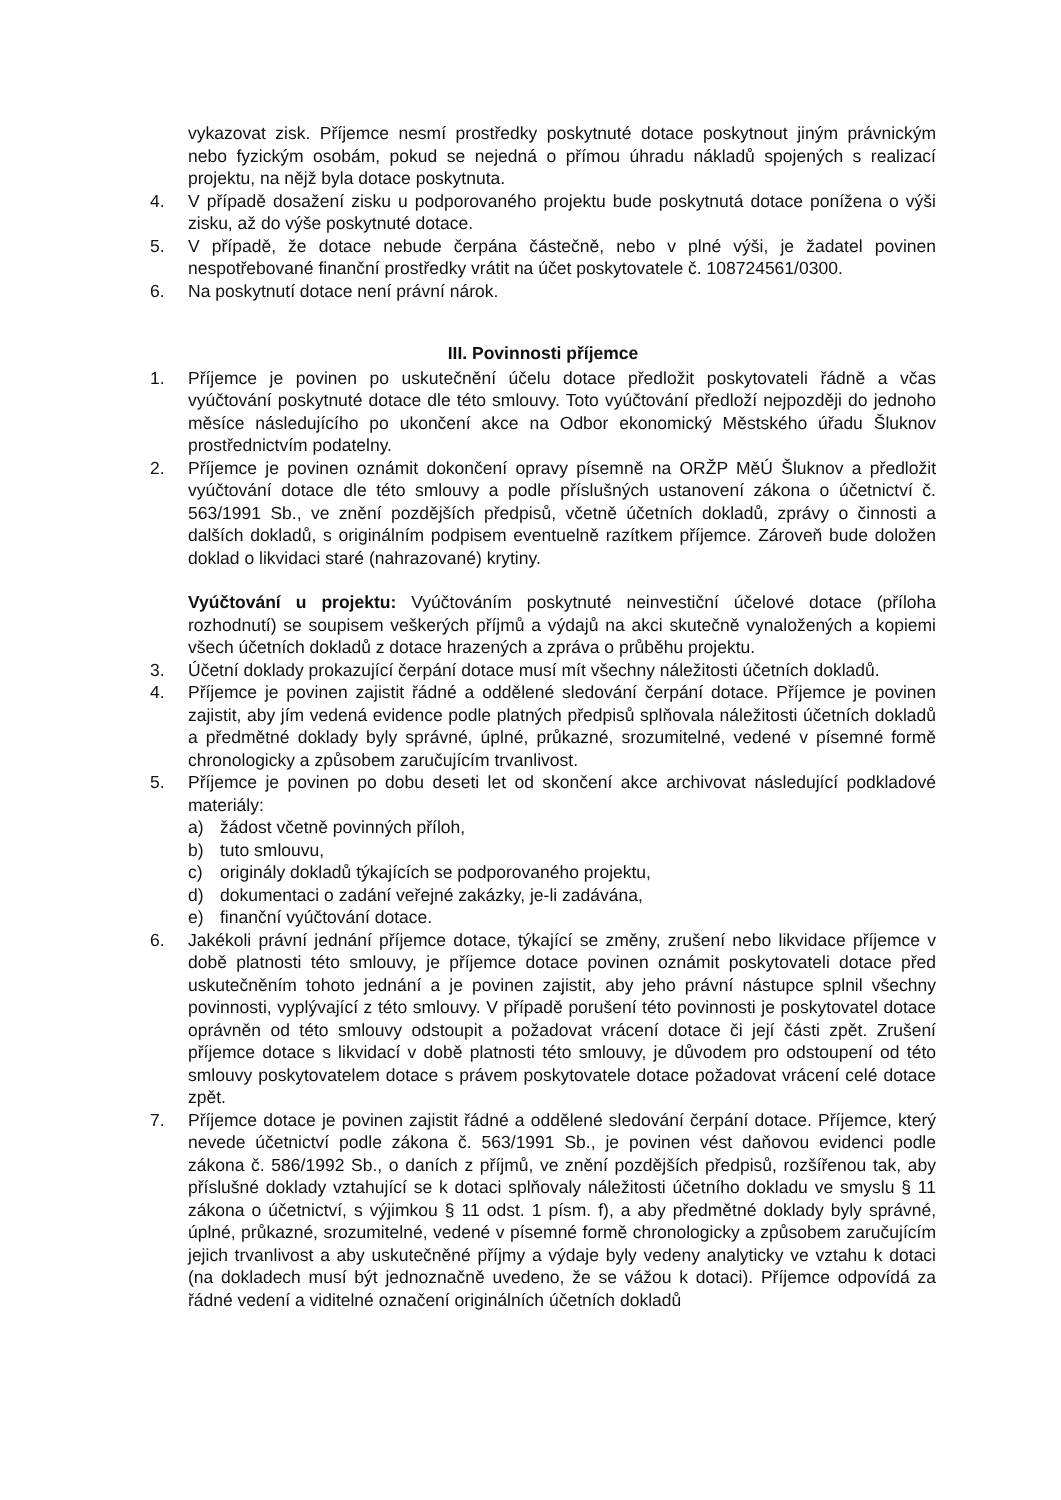vykazovat zisk. Příjemce nesmí prostředky poskytnuté dotace poskytnout jiným právnickým nebo fyzickým osobám, pokud se nejedná o přímou úhradu nákladů spojených s realizací projektu, na nějž byla dotace poskytnuta.
4. V případě dosažení zisku u podporovaného projektu bude poskytnutá dotace ponížena o výši zisku, až do výše poskytnuté dotace.
5. V případě, že dotace nebude čerpána částečně, nebo v plné výši, je žadatel povinen nespotřebované finanční prostředky vrátit na účet poskytovatele č. 108724561/0300.
6. Na poskytnutí dotace není právní nárok.
III. Povinnosti příjemce
1. Příjemce je povinen po uskutečnění účelu dotace předložit poskytovateli řádně a včas vyúčtování poskytnuté dotace dle této smlouvy. Toto vyúčtování předloží nejpozději do jednoho měsíce následujícího po ukončení akce na Odbor ekonomický Městského úřadu Šluknov prostřednictvím podatelny.
2. Příjemce je povinen oznámit dokončení opravy písemně na ORŽP MěÚ Šluknov a předložit vyúčtování dotace dle této smlouvy a podle příslušných ustanovení zákona o účetnictví č. 563/1991 Sb., ve znění pozdějších předpisů, včetně účetních dokladů, zprávy o činnosti a dalších dokladů, s originálním podpisem eventuelně razítkem příjemce. Zároveň bude doložen doklad o likvidaci staré (nahrazované) krytiny.
Vyúčtování u projektu: Vyúčtováním poskytnuté neinvestiční účelové dotace (příloha rozhodnutí) se soupisem veškerých příjmů a výdajů na akci skutečně vynaložených a kopiemi všech účetních dokladů z dotace hrazených a zpráva o průběhu projektu.
3. Účetní doklady prokazující čerpání dotace musí mít všechny náležitosti účetních dokladů.
4. Příjemce je povinen zajistit řádné a oddělené sledování čerpání dotace. Příjemce je povinen zajistit, aby jím vedená evidence podle platných předpisů splňovala náležitosti účetních dokladů a předmětné doklady byly správné, úplné, průkazné, srozumitelné, vedené v písemné formě chronologicky a způsobem zaručujícím trvanlivost.
5. Příjemce je povinen po dobu deseti let od skončení akce archivovat následující podkladové materiály:
a) žádost včetně povinných příloh,
b) tuto smlouvu,
c) originály dokladů týkajících se podporovaného projektu,
d) dokumentaci o zadání veřejné zakázky, je-li zadávána,
e) finanční vyúčtování dotace.
6. Jakékoli právní jednání příjemce dotace, týkající se změny, zrušení nebo likvidace příjemce v době platnosti této smlouvy, je příjemce dotace povinen oznámit poskytovateli dotace před uskutečněním tohoto jednání a je povinen zajistit, aby jeho právní nástupce splnil všechny povinnosti, vyplývající z této smlouvy. V případě porušení této povinnosti je poskytovatel dotace oprávněn od této smlouvy odstoupit a požadovat vrácení dotace či její části zpět. Zrušení příjemce dotace s likvidací v době platnosti této smlouvy, je důvodem pro odstoupení od této smlouvy poskytovatelem dotace s právem poskytovatele dotace požadovat vrácení celé dotace zpět.
7. Příjemce dotace je povinen zajistit řádné a oddělené sledování čerpání dotace. Příjemce, který nevede účetnictví podle zákona č. 563/1991 Sb., je povinen vést daňovou evidenci podle zákona č. 586/1992 Sb., o daních z příjmů, ve znění pozdějších předpisů, rozšířenou tak, aby příslušné doklady vztahující se k dotaci splňovaly náležitosti účetního dokladu ve smyslu § 11 zákona o účetnictví, s výjimkou § 11 odst. 1 písm. f), a aby předmětné doklady byly správné, úplné, průkazné, srozumitelné, vedené v písemné formě chronologicky a způsobem zaručujícím jejich trvanlivost a aby uskutečněné příjmy a výdaje byly vedeny analyticky ve vztahu k dotaci (na dokladech musí být jednoznačně uvedeno, že se vážou k dotaci). Příjemce odpovídá za řádné vedení a viditelné označení originálních účetních dokladů